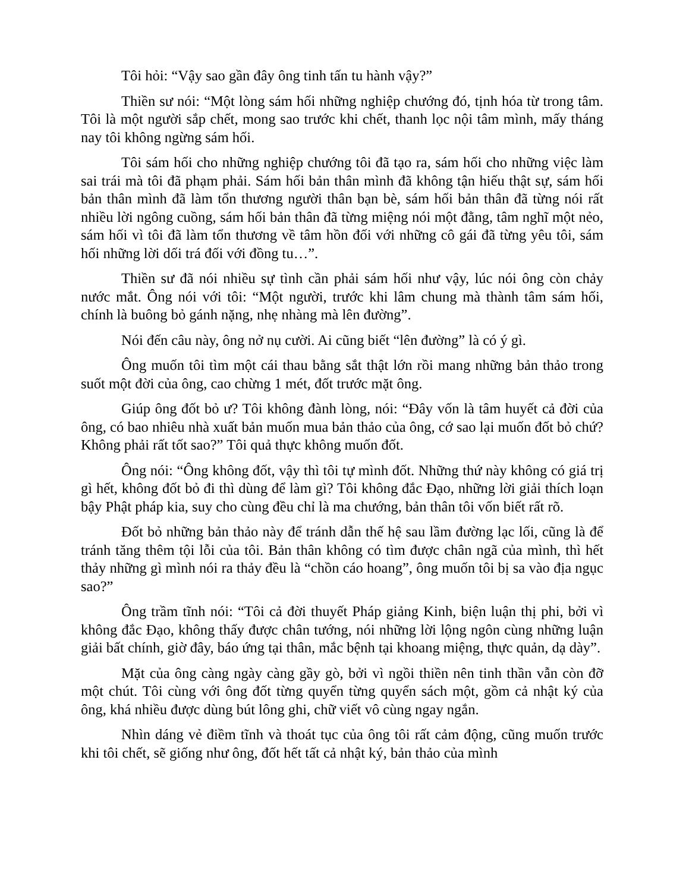Tôi hỏi: “Vậy sao gần đây ông tinh tấn tu hành vậy?”
Thiền sư nói: “Một lòng sám hối những nghiệp chướng đó, tịnh hóa từ trong tâm. Tôi là một người sắp chết, mong sao trước khi chết, thanh lọc nội tâm mình, mấy tháng nay tôi không ngừng sám hối.
Tôi sám hối cho những nghiệp chướng tôi đã tạo ra, sám hối cho những việc làm sai trái mà tôi đã phạm phải. Sám hối bản thân mình đã không tận hiếu thật sự, sám hối bản thân mình đã làm tổn thương người thân bạn bè, sám hối bản thân đã từng nói rất nhiều lời ngông cuồng, sám hối bản thân đã từng miệng nói một đằng, tâm nghĩ một nẻo, sám hối vì tôi đã làm tổn thương về tâm hồn đối với những cô gái đã từng yêu tôi, sám hối những lời dối trá đối với đồng tu…”.
Thiền sư đã nói nhiều sự tình cần phải sám hối như vậy, lúc nói ông còn chảy nước mắt. Ông nói với tôi: “Một người, trước khi lâm chung mà thành tâm sám hối, chính là buông bỏ gánh nặng, nhẹ nhàng mà lên đường”.
Nói đến câu này, ông nở nụ cười. Ai cũng biết “lên đường” là có ý gì.
Ông muốn tôi tìm một cái thau bằng sắt thật lớn rồi mang những bản thảo trong suốt một đời của ông, cao chừng 1 mét, đốt trước mặt ông.
Giúp ông đốt bỏ ư? Tôi không đành lòng, nói: “Đây vốn là tâm huyết cả đời của ông, có bao nhiêu nhà xuất bản muốn mua bản thảo của ông, cớ sao lại muốn đốt bỏ chứ? Không phải rất tốt sao?” Tôi quả thực không muốn đốt.
Ông nói: “Ông không đốt, vậy thì tôi tự mình đốt. Những thứ này không có giá trị gì hết, không đốt bỏ đi thì dùng để làm gì? Tôi không đắc Đạo, những lời giải thích loạn bậy Phật pháp kia, suy cho cùng đều chỉ là ma chướng, bản thân tôi vốn biết rất rõ.
Đốt bỏ những bản thảo này để tránh dẫn thế hệ sau lầm đường lạc lối, cũng là để tránh tăng thêm tội lỗi của tôi. Bản thân không có tìm được chân ngã của mình, thì hết thảy những gì mình nói ra thảy đều là “chồn cáo hoang”, ông muốn tôi bị sa vào địa ngục sao?”
Ông trầm tĩnh nói: “Tôi cả đời thuyết Pháp giảng Kinh, biện luận thị phi, bởi vì không đắc Đạo, không thấy được chân tướng, nói những lời lộng ngôn cùng những luận giải bất chính, giờ đây, báo ứng tại thân, mắc bệnh tại khoang miệng, thực quản, dạ dày”.
Mặt của ông càng ngày càng gầy gò, bởi vì ngồi thiền nên tinh thần vẫn còn đỡ một chút. Tôi cùng với ông đốt từng quyển từng quyển sách một, gồm cả nhật ký của ông, khá nhiều được dùng bút lông ghi, chữ viết vô cùng ngay ngắn.
Nhìn dáng vẻ điềm tĩnh và thoát tục của ông tôi rất cảm động, cũng muốn trước khi tôi chết, sẽ giống như ông, đốt hết tất cả nhật ký, bản thảo của mình